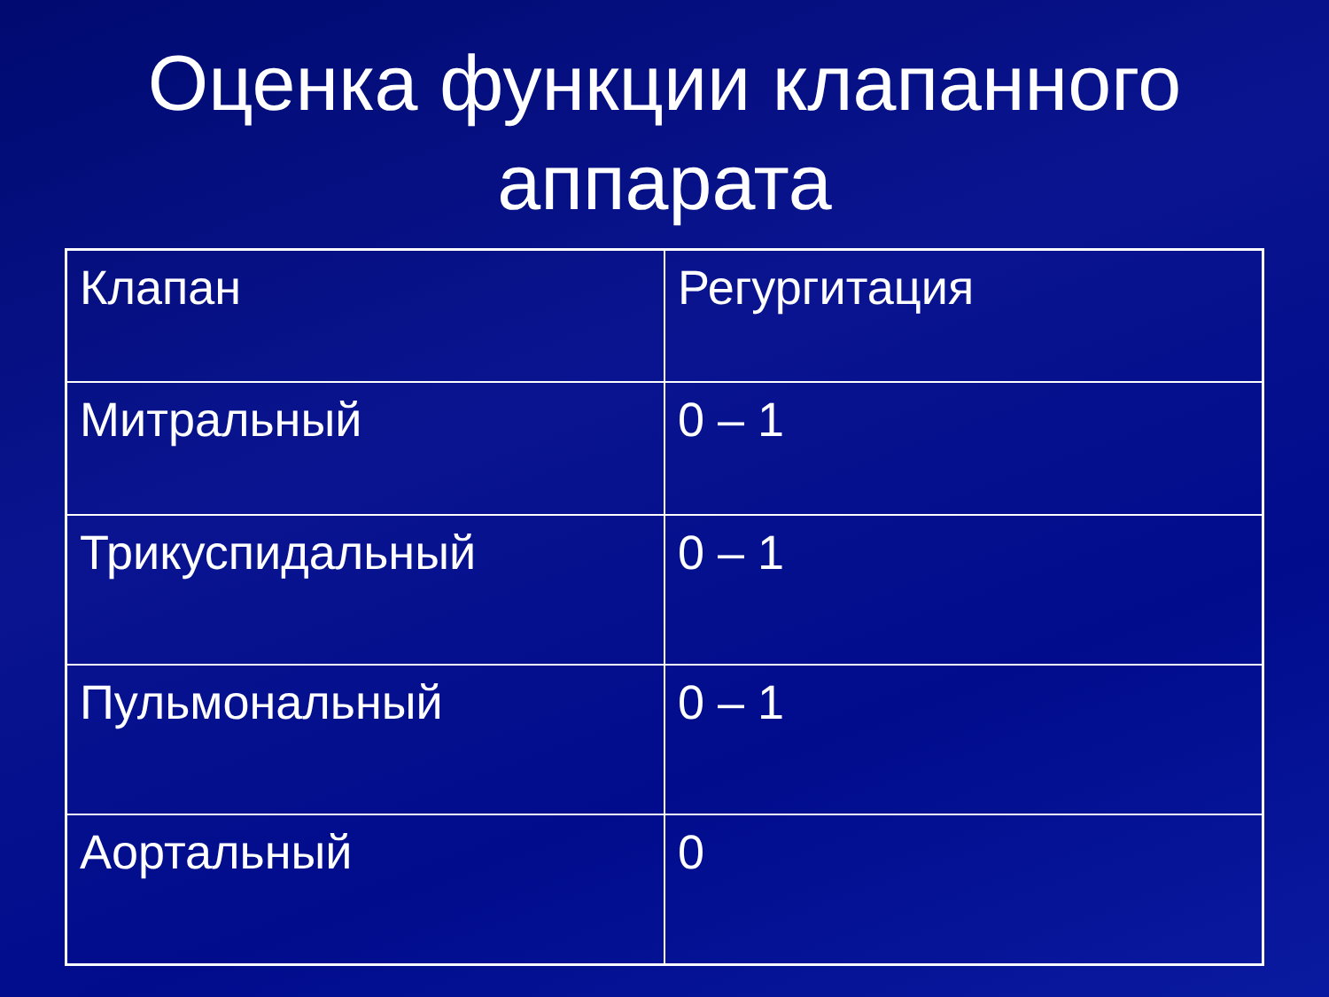Оценка функции клапанного аппарата
| Клапан | Регургитация |
| --- | --- |
| Митральный | 0 – 1 |
| Трикуспидальный | 0 – 1 |
| Пульмональный | 0 – 1 |
| Аортальный | 0 |